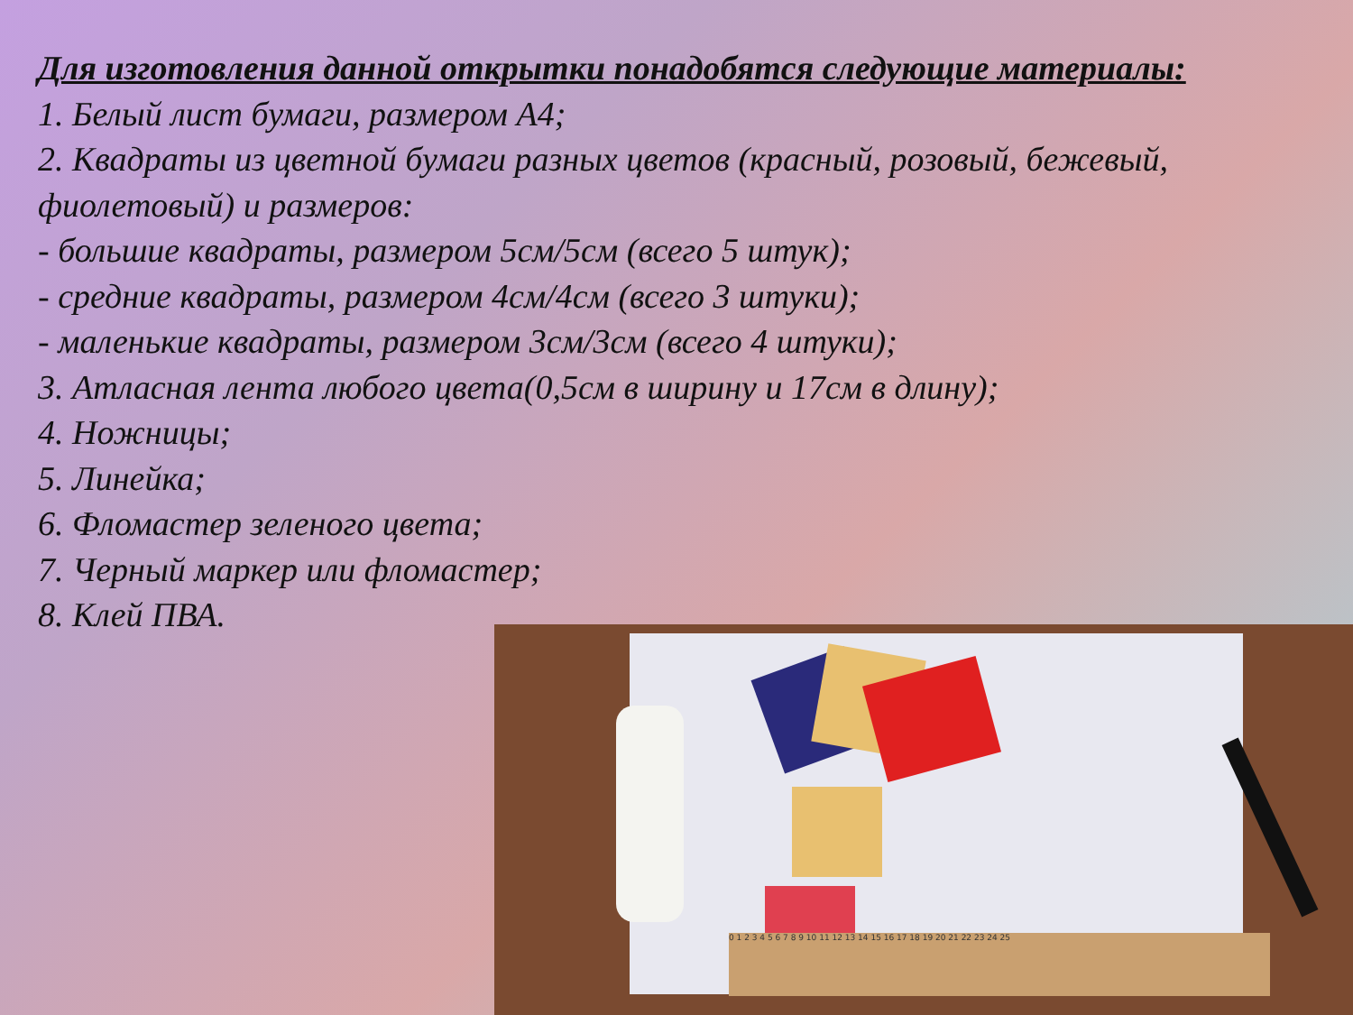Для изготовления данной открытки понадобятся следующие материалы:
1. Белый лист бумаги, размером А4;
2. Квадраты из цветной бумаги разных цветов (красный, розовый, бежевый, фиолетовый) и размеров:
- большие квадраты, размером 5см/5см (всего 5 штук);
- средние квадраты, размером 4см/4см (всего 3 штуки);
- маленькие квадраты, размером 3см/3см (всего 4 штуки);
3. Атласная лента любого цвета(0,5см в ширину и 17см в длину);
4. Ножницы;
5. Линейка;
6. Фломастер зеленого цвета;
7. Черный маркер или фломастер;
8. Клей ПВА.
0 1 2 3 4 5 6 7 8 9 10 11 12 13 14 15 16 17 18 19 20 21 22 23 24 25